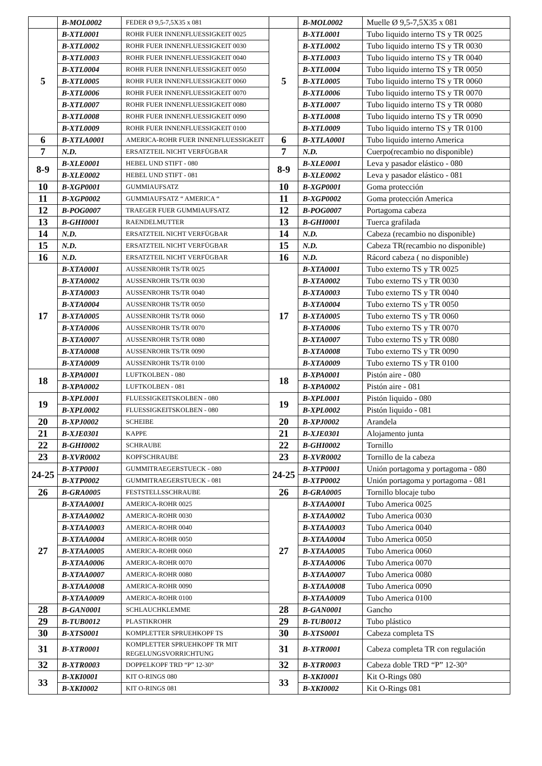| | B-MOL0002 | FEDER Ø 9,5-7,5X35 x 081 | | B-MOL0002 | Muelle Ø 9,5-7,5X35 x 081 |
| 5 | B-XTL0001 | ROHR FUER INNENFLUESSIGKEIT 0025 | 5 | B-XTL0001 | Tubo liquido interno TS y TR 0025 |
| | B-XTL0002 | ROHR FUER INNENFLUESSIGKEIT 0030 | | B-XTL0002 | Tubo liquido interno TS y TR 0030 |
| | B-XTL0003 | ROHR FUER INNENFLUESSIGKEIT 0040 | | B-XTL0003 | Tubo liquido interno TS y TR 0040 |
| | B-XTL0004 | ROHR FUER INNENFLUESSIGKEIT 0050 | | B-XTL0004 | Tubo liquido interno TS y TR 0050 |
| | B-XTL0005 | ROHR FUER INNENFLUESSIGKEIT 0060 | | B-XTL0005 | Tubo liquido interno TS y TR 0060 |
| | B-XTL0006 | ROHR FUER INNENFLUESSIGKEIT 0070 | | B-XTL0006 | Tubo liquido interno TS y TR 0070 |
| | B-XTL0007 | ROHR FUER INNENFLUESSIGKEIT 0080 | | B-XTL0007 | Tubo liquido interno TS y TR 0080 |
| | B-XTL0008 | ROHR FUER INNENFLUESSIGKEIT 0090 | | B-XTL0008 | Tubo liquido interno TS y TR 0090 |
| | B-XTL0009 | ROHR FUER INNENFLUESSIGKEIT 0100 | | B-XTL0009 | Tubo liquido interno TS y TR 0100 |
| 6 | B-XTLA0001 | AMERICA-ROHR FUER INNENFLUESSIGKEIT | 6 | B-XTLA0001 | Tubo liquido interno America |
| 7 | N.D. | ERSATZTEIL NICHT VERFÜGBAR | 7 | N.D. | Cuerpo(recambio no disponible) |
| 8-9 | B-XLE0001 | HEBEL UND STIFT - 080 | 8-9 | B-XLE0001 | Leva y pasador elástico - 080 |
| | B-XLE0002 | HEBEL UND STIFT - 081 | | B-XLE0002 | Leva y pasador elástico - 081 |
| 10 | B-XGP0001 | GUMMIAUFSATZ | 10 | B-XGP0001 | Goma protección |
| 11 | B-XGP0002 | GUMMIAUFSATZ “ AMERICA “ | 11 | B-XGP0002 | Goma protección America |
| 12 | B-POG0007 | TRAEGER FUER GUMMIAUFSATZ | 12 | B-POG0007 | Portagoma cabeza |
| 13 | B-GHI0001 | RAENDELMUTTER | 13 | B-GHI0001 | Tuerca grafilada |
| 14 | N.D. | ERSATZTEIL NICHT VERFÜGBAR | 14 | N.D. | Cabeza (recambio no disponible) |
| 15 | N.D. | ERSATZTEIL NICHT VERFÜGBAR | 15 | N.D. | Cabeza TR(recambio no disponible) |
| 16 | N.D. | ERSATZTEIL NICHT VERFÜGBAR | 16 | N.D. | Rácord cabeza ( no disponible) |
| 17 | B-XTA0001 | AUSSENROHR TS/TR 0025 | 17 | B-XTA0001 | Tubo externo TS y TR 0025 |
| | B-XTA0002 | AUSSENROHR TS/TR 0030 | | B-XTA0002 | Tubo externo TS y TR 0030 |
| | B-XTA0003 | AUSSENROHR TS/TR 0040 | | B-XTA0003 | Tubo externo TS y TR 0040 |
| | B-XTA0004 | AUSSENROHR TS/TR 0050 | | B-XTA0004 | Tubo externo TS y TR 0050 |
| | B-XTA0005 | AUSSENROHR TS/TR 0060 | | B-XTA0005 | Tubo externo TS y TR 0060 |
| | B-XTA0006 | AUSSENROHR TS/TR 0070 | | B-XTA0006 | Tubo externo TS y TR 0070 |
| | B-XTA0007 | AUSSENROHR TS/TR 0080 | | B-XTA0007 | Tubo externo TS y TR 0080 |
| | B-XTA0008 | AUSSENROHR TS/TR 0090 | | B-XTA0008 | Tubo externo TS y TR 0090 |
| | B-XTA0009 | AUSSENROHR TS/TR 0100 | | B-XTA0009 | Tubo externo TS y TR 0100 |
| 18 | B-XPA0001 | LUFTKOLBEN - 080 | 18 | B-XPA0001 | Pistón aire - 080 |
| | B-XPA0002 | LUFTKOLBEN - 081 | | B-XPA0002 | Pistón aire - 081 |
| 19 | B-XPL0001 | FLUESSIGKEITSKOLBEN - 080 | 19 | B-XPL0001 | Pistón liquido - 080 |
| | B-XPL0002 | FLUESSIGKEITSKOLBEN - 080 | | B-XPL0002 | Pistón liquido - 081 |
| 20 | B-XPJ0002 | SCHEIBE | 20 | B-XPJ0002 | Arandela |
| 21 | B-XJE0301 | KAPPE | 21 | B-XJE0301 | Alojamento junta |
| 22 | B-GHI0002 | SCHRAUBE | 22 | B-GHI0002 | Tornillo |
| 23 | B-XVR0002 | KOPFSCHRAUBE | 23 | B-XVR0002 | Tornillo de la cabeza |
| 24-25 | B-XTP0001 | GUMMITRAEGERSTUECK - 080 | 24-25 | B-XTP0001 | Unión portagoma y portagoma - 080 |
| | B-XTP0002 | GUMMITRAEGERSTUECK - 081 | | B-XTP0002 | Unión portagoma y portagoma - 081 |
| 26 | B-GRA0005 | FESTSTELLSSCHRAUBE | 26 | B-GRA0005 | Tornillo blocaje tubo |
| 27 | B-XTAA0001 | AMERICA-ROHR 0025 | 27 | B-XTAA0001 | Tubo America 0025 |
| | B-XTAA0002 | AMERICA-ROHR 0030 | | B-XTAA0002 | Tubo America 0030 |
| | B-XTAA0003 | AMERICA-ROHR 0040 | | B-XTAA0003 | Tubo America 0040 |
| | B-XTAA0004 | AMERICA-ROHR 0050 | | B-XTAA0004 | Tubo America 0050 |
| | B-XTAA0005 | AMERICA-ROHR 0060 | | B-XTAA0005 | Tubo America 0060 |
| | B-XTAA0006 | AMERICA-ROHR 0070 | | B-XTAA0006 | Tubo America 0070 |
| | B-XTAA0007 | AMERICA-ROHR 0080 | | B-XTAA0007 | Tubo America 0080 |
| | B-XTAA0008 | AMERICA-ROHR 0090 | | B-XTAA0008 | Tubo America 0090 |
| | B-XTAA0009 | AMERICA-ROHR 0100 | | B-XTAA0009 | Tubo America 0100 |
| 28 | B-GAN0001 | SCHLAUCHKLEMME | 28 | B-GAN0001 | Gancho |
| 29 | B-TUB0012 | PLASTIKROHR | 29 | B-TUB0012 | Tubo plástico |
| 30 | B-XTS0001 | KOMPLETTER SPRUEHKOPF TS | 30 | B-XTS0001 | Cabeza completa TS |
| 31 | B-XTR0001 | KOMPLETTER SPRUEHKOPF TR MIT REGELUNGSVORRICHTUNG | 31 | B-XTR0001 | Cabeza completa TR con regulación |
| 32 | B-XTR0003 | DOPPELKOPF TRD “P” 12-30° | 32 | B-XTR0003 | Cabeza doble TRD “P” 12-30° |
| 33 | B-XKI0001 | KIT O-RINGS 080 | 33 | B-XKI0001 | Kit O-Rings 080 |
| | B-XKI0002 | KIT O-RINGS 081 | | B-XKI0002 | Kit O-Rings 081 |